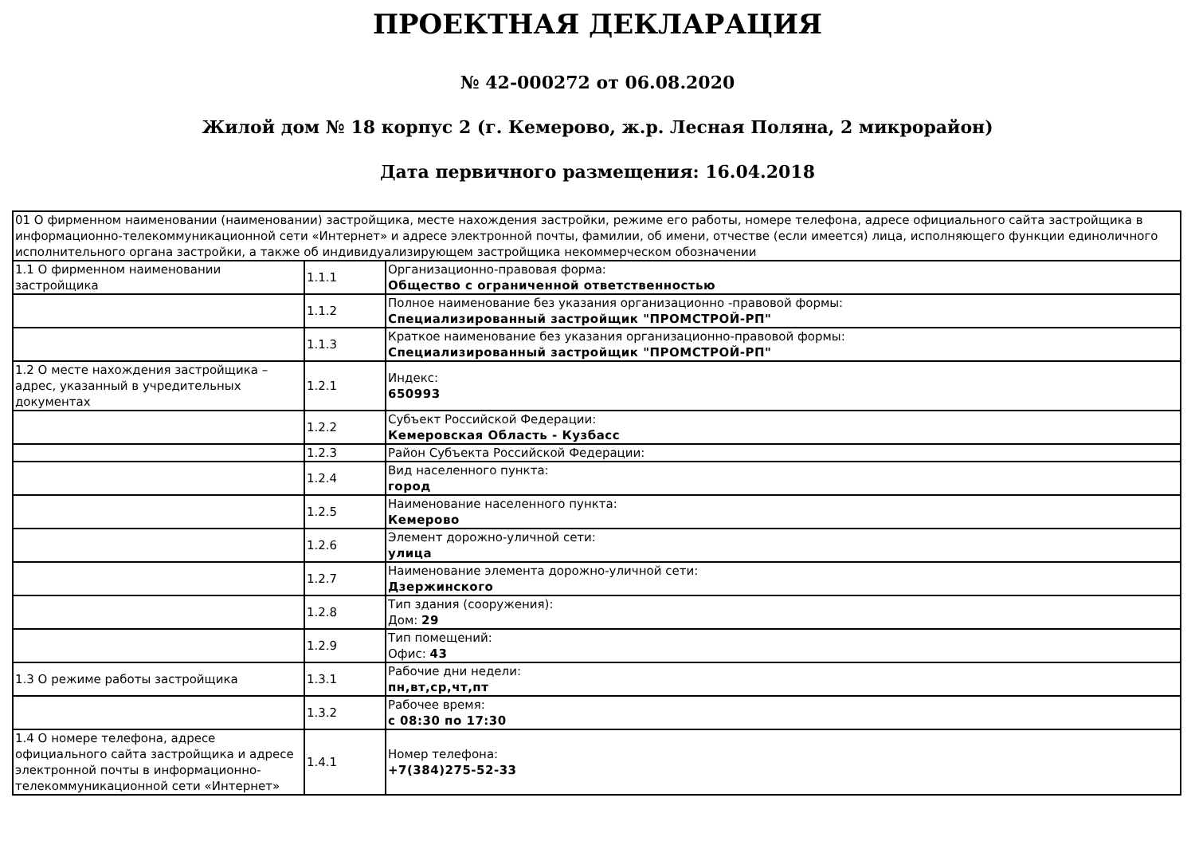ПРОЕКТНАЯ ДЕКЛАРАЦИЯ
№ 42-000272 от 06.08.2020
Жилой дом № 18 корпус 2 (г. Кемерово, ж.р. Лесная Поляна, 2 микрорайон)
Дата первичного размещения: 16.04.2018
| 01 О фирменном наименовании (наименовании) застройщика, месте нахождения застройки, режиме его работы, номере телефона, адресе официального сайта застройщика в информационно-телекоммуникационной сети «Интернет» и адресе электронной почты, фамилии, об имени, отчестве (если имеется) лица, исполняющего функции единоличного исполнительного органа застройки, а также об индивидуализирующем застройщика некоммерческом обозначении | | |
| 1.1 О фирменном наименовании застройщика | 1.1.1 | Организационно-правовая форма: Общество с ограниченной ответственностью |
| | 1.1.2 | Полное наименование без указания организационно -правовой формы: Специализированный застройщик "ПРОМСТРОЙ-РП" |
| | 1.1.3 | Краткое наименование без указания организационно-правовой формы: Специализированный застройщик "ПРОМСТРОЙ-РП" |
| 1.2 О месте нахождения застройщика – адрес, указанный в учредительных документах | 1.2.1 | Индекс: 650993 |
| | 1.2.2 | Субъект Российской Федерации: Кемеровская Область - Кузбасс |
| | 1.2.3 | Район Субъекта Российской Федерации: |
| | 1.2.4 | Вид населенного пункта: город |
| | 1.2.5 | Наименование населенного пункта: Кемерово |
| | 1.2.6 | Элемент дорожно-уличной сети: улица |
| | 1.2.7 | Наименование элемента дорожно-уличной сети: Дзержинского |
| | 1.2.8 | Тип здания (сооружения): Дом: 29 |
| | 1.2.9 | Тип помещений: Офис: 43 |
| 1.3 О режиме работы застройщика | 1.3.1 | Рабочие дни недели: пн,вт,ср,чт,пт |
| | 1.3.2 | Рабочее время: с 08:30 по 17:30 |
| 1.4 О номере телефона, адресе официального сайта застройщика и адресе электронной почты в информационно-телекоммуникационной сети «Интернет» | 1.4.1 | Номер телефона: +7(384)275-52-33 |